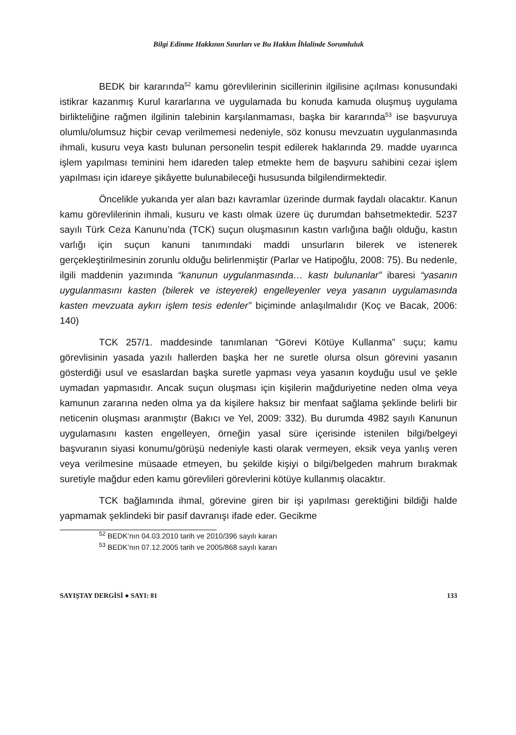Bilgi Edinme Hakkının Sınırları ve Bu Hakkın İhlalinde Sorumluluk
BEDK bir kararında<sup>52</sup> kamu görevlilerinin sicillerinin ilgilisine açılması konusundaki istikrar kazanmış Kurul kararlarına ve uygulamada bu konuda kamuda oluşmuş uygulama birlikteliğine rağmen ilgilinin talebinin karşılanmaması, başka bir kararında<sup>53</sup> ise başvuruya olumlu/olumsuz hiçbir cevap verilmemesi nedeniyle, söz konusu mevzuatın uygulanmasında ihmali, kusuru veya kastı bulunan personelin tespit edilerek haklarında 29. madde uyarınca işlem yapılması teminini hem idareden talep etmekte hem de başvuru sahibini cezai işlem yapılması için idareye şikâyette bulunabileceği hususunda bilgilendirmektedir.
Öncelikle yukarıda yer alan bazı kavramlar üzerinde durmak faydalı olacaktır. Kanun kamu görevlilerinin ihmali, kusuru ve kastı olmak üzere üç durumdan bahsetmektedir. 5237 sayılı Türk Ceza Kanunu’nda (TCK) suçun oluşmasının kastın varlığına bağlı olduğu, kastın varlığı için suçun kanuni tanımındaki maddi unsurların bilerek ve istenerek gerçekleştirilmesinin zorunlu olduğu belirlenmiştir (Parlar ve Hatipoğlu, 2008: 75). Bu nedenle, ilgili maddenin yazımında “kanunun uygulanmasında… kastı bulunanlar” ibaresi “yasanın uygulanmasını kasten (bilerek ve isteyerek) engelleyenler veya yasanın uygulamasında kasten mevzuata aykırı işlem tesis edenler” biçiminde anlaşılmalıdır (Koç ve Bacak, 2006: 140)
TCK 257/1. maddesinde tanımlanan “Görevi Kötüye Kullanma” suçu; kamu görevlisinin yasada yazılı hallerden başka her ne suretle olursa olsun görevini yasanın gösterdiği usul ve esaslardan başka suretle yapması veya yasanın koyduğu usul ve şekle uymadan yapmasıdır. Ancak suçun oluşması için kişilerin mağduriyetine neden olma veya kamunun zararına neden olma ya da kişilere haksız bir menfaat sağlama şeklinde belirli bir neticenin oluşması aranmıştır (Bakıcı ve Yel, 2009: 332). Bu durumda 4982 sayılı Kanunun uygulamasını kasten engelleyen, örneğin yasal süre içerisinde istenilen bilgi/belgeyi başvuranın siyasi konumu/görüşü nedeniyle kasti olarak vermeyen, eksik veya yanlış veren veya verilmesine müsaade etmeyen, bu şekilde kişiyi o bilgi/belgeden mahrum bırakmak suretiyle mağdur eden kamu görevlileri görevlerini kötüye kullanmış olacaktır.
TCK bağlamında ihmal, görevine giren bir işi yapılması gerektiğini bildiği halde yapmamak şeklindeki bir pasif davranışı ifade eder. Gecikme
<sup>52</sup> BEDK’nın 04.03.2010 tarih ve 2010/396 sayılı kararı
<sup>53</sup> BEDK’nın 07.12.2005 tarih ve 2005/868 sayılı kararı
SAYIŞTAY DERGİSİ ● SAYI: 81 133